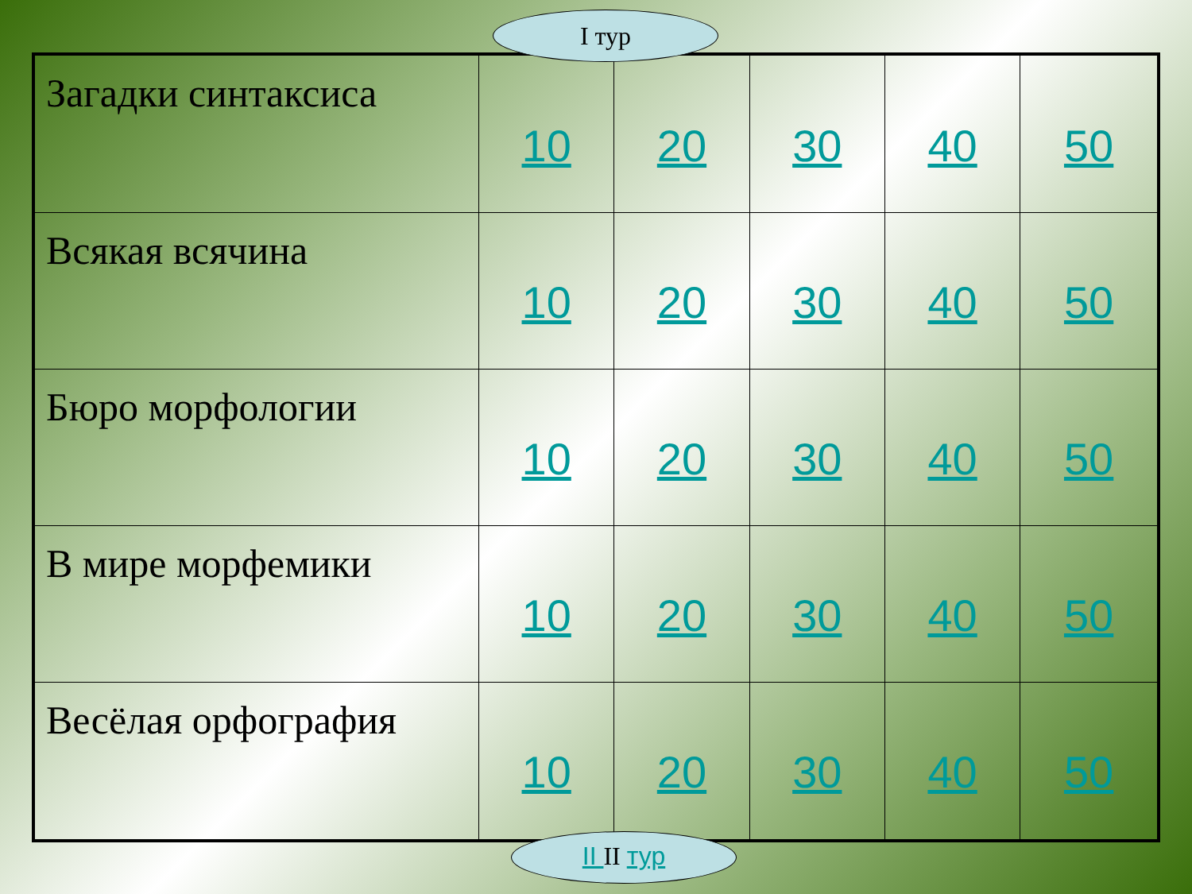| Загадки синтаксиса | 10 | 20 | 30 | 40 | 50 |
| Всякая всячина | 10 | 20 | 30 | 40 | 50 |
| Бюро морфологии | 10 | 20 | 30 | 40 | 50 |
| В мире морфемики | 10 | 20 | 30 | 40 | 50 |
| Весёлая орфография | 10 | 20 | 30 | 40 | 50 |
I тур
II II тур